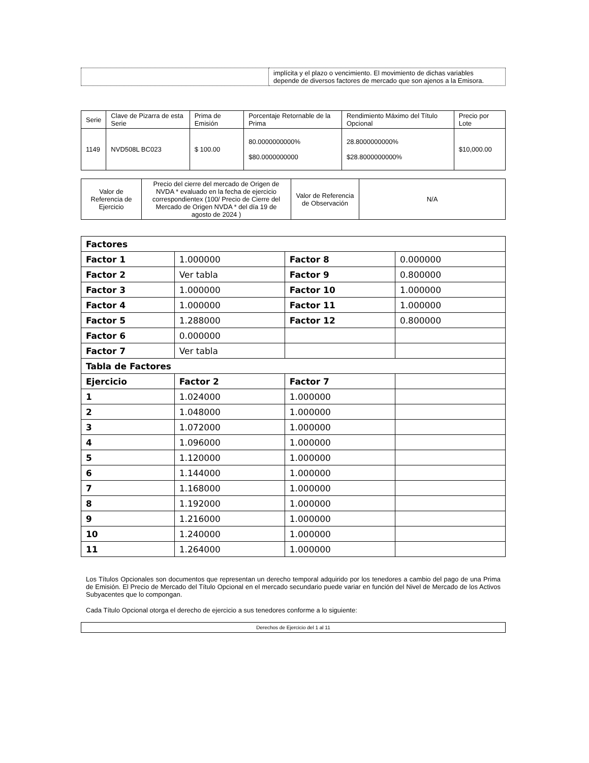| | implícita y el plazo o vencimiento. El movimiento de dichas variables depende de diversos factores de mercado que son ajenos a la Emisora. |
| Serie | Clave de Pizarra de esta Serie | Prima de Emisión | Porcentaje Retornable de la Prima | Rendimiento Máximo del Título Opcional | Precio por Lote |
| --- | --- | --- | --- | --- | --- |
| 1149 | NVD508L BC023 | $ 100.00 | 80.0000000000% $80.0000000000 | 28.8000000000% $28.8000000000% | $10,000.00 |
| Valor de Referencia de Ejercicio | Precio del cierre del mercado de Origen de NVDA * evaluado en la fecha de ejercicio correspondientex (100/ Precio de Cierre del Mercado de Origen NVDA * del día 19 de agosto de 2024 ) | Valor de Referencia de Observación | N/A |
| Factores | | | |
| Factor 1 | 1.000000 | Factor 8 | 0.000000 |
| Factor 2 | Ver tabla | Factor 9 | 0.800000 |
| Factor 3 | 1.000000 | Factor 10 | 1.000000 |
| Factor 4 | 1.000000 | Factor 11 | 1.000000 |
| Factor 5 | 1.288000 | Factor 12 | 0.800000 |
| Factor 6 | 0.000000 | | |
| Factor 7 | Ver tabla | | |
| Tabla de Factores | | | |
| Ejercicio | Factor 2 | Factor 7 | |
| 1 | 1.024000 | 1.000000 | |
| 2 | 1.048000 | 1.000000 | |
| 3 | 1.072000 | 1.000000 | |
| 4 | 1.096000 | 1.000000 | |
| 5 | 1.120000 | 1.000000 | |
| 6 | 1.144000 | 1.000000 | |
| 7 | 1.168000 | 1.000000 | |
| 8 | 1.192000 | 1.000000 | |
| 9 | 1.216000 | 1.000000 | |
| 10 | 1.240000 | 1.000000 | |
| 11 | 1.264000 | 1.000000 | |
Los Títulos Opcionales son documentos que representan un derecho temporal adquirido por los tenedores a cambio del pago de una Prima de Emisión. El Precio de Mercado del Título Opcional en el mercado secundario puede variar en función del Nivel de Mercado de los Activos Subyacentes que lo compongan.
Cada Título Opcional otorga el derecho de ejercicio a sus tenedores conforme a lo siguiente:
| Derechos de Ejercicio del 1 al 11 |